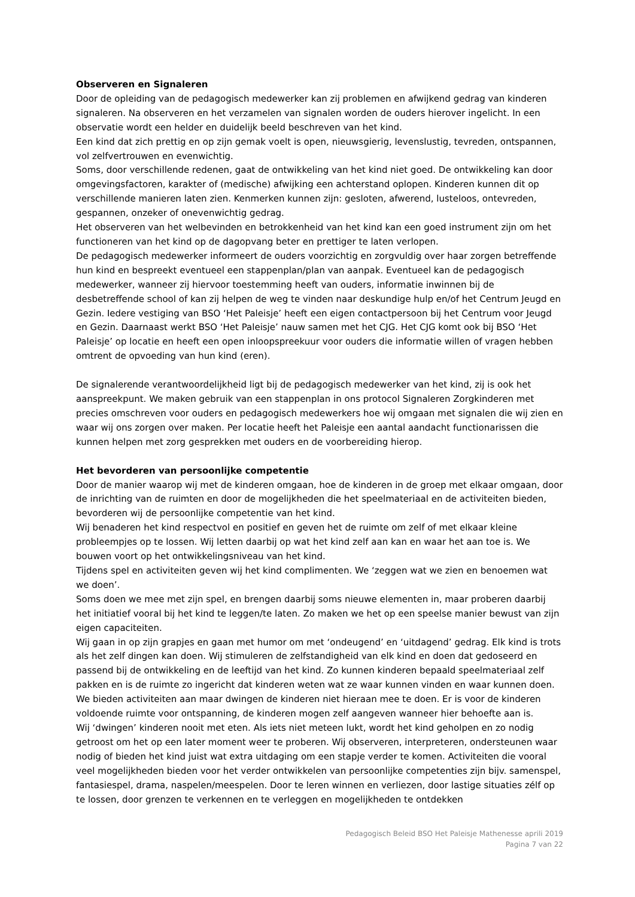Observeren en Signaleren
Door de opleiding van de pedagogisch medewerker kan zij problemen en afwijkend gedrag van kinderen signaleren. Na observeren en het verzamelen van signalen worden de ouders hierover ingelicht. In een observatie wordt een helder en duidelijk beeld beschreven van het kind.
Een kind dat zich prettig en op zijn gemak voelt is open, nieuwsgierig, levenslustig, tevreden, ontspannen, vol zelfvertrouwen en evenwichtig.
Soms, door verschillende redenen, gaat de ontwikkeling van het kind niet goed. De ontwikkeling kan door omgevingsfactoren, karakter of (medische) afwijking een achterstand oplopen. Kinderen kunnen dit op verschillende manieren laten zien. Kenmerken kunnen zijn: gesloten, afwerend, lusteloos, ontevreden, gespannen, onzeker of onevenwichtig gedrag.
Het observeren van het welbevinden en betrokkenheid van het kind kan een goed instrument zijn om het functioneren van het kind op de dagopvang beter en prettiger te laten verlopen.
De pedagogisch medewerker informeert de ouders voorzichtig en zorgvuldig over haar zorgen betreffende hun kind en bespreekt eventueel een stappenplan/plan van aanpak. Eventueel kan de pedagogisch medewerker, wanneer zij hiervoor toestemming heeft van ouders, informatie inwinnen bij de desbetreffende school of kan zij helpen de weg te vinden naar deskundige hulp en/of het Centrum Jeugd en Gezin. Iedere vestiging van BSO ‘Het Paleisje’ heeft een eigen contactpersoon bij het Centrum voor Jeugd en Gezin. Daarnaast werkt BSO ‘Het Paleisje’ nauw samen met het CJG. Het CJG komt ook bij BSO ‘Het Paleisje’ op locatie en heeft een open inloopspreekuur voor ouders die informatie willen of vragen hebben omtrent de opvoeding van hun kind (eren).
De signalerende verantwoordelijkheid ligt bij de pedagogisch medewerker van het kind, zij is ook het aanspreekpunt. We maken gebruik van een stappenplan in ons protocol Signaleren Zorgkinderen met precies omschreven voor ouders en pedagogisch medewerkers hoe wij omgaan met signalen die wij zien en waar wij ons zorgen over maken. Per locatie heeft het Paleisje een aantal aandacht functionarissen die kunnen helpen met zorg gesprekken met ouders en de voorbereiding hierop.
Het bevorderen van persoonlijke competentie
Door de manier waarop wij met de kinderen omgaan, hoe de kinderen in de groep met elkaar omgaan, door de inrichting van de ruimten en door de mogelijkheden die het speelmateriaal en de activiteiten bieden, bevorderen wij de persoonlijke competentie van het kind.
Wij benaderen het kind respectvol en positief en geven het de ruimte om zelf of met elkaar kleine probleempjes op te lossen. Wij letten daarbij op wat het kind zelf aan kan en waar het aan toe is. We bouwen voort op het ontwikkelingsniveau van het kind.
Tijdens spel en activiteiten geven wij het kind complimenten. We ‘zeggen wat we zien en benoemen wat we doen’.
Soms doen we mee met zijn spel, en brengen daarbij soms nieuwe elementen in, maar proberen daarbij het initiatief vooral bij het kind te leggen/te laten. Zo maken we het op een speelse manier bewust van zijn eigen capaciteiten.
Wij gaan in op zijn grapjes en gaan met humor om met ‘ondeugend’ en ‘uitdagend’ gedrag. Elk kind is trots als het zelf dingen kan doen. Wij stimuleren de zelfstandigheid van elk kind en doen dat gedoseerd en passend bij de ontwikkeling en de leeftijd van het kind. Zo kunnen kinderen bepaald speelmateriaal zelf pakken en is de ruimte zo ingericht dat kinderen weten wat ze waar kunnen vinden en waar kunnen doen. We bieden activiteiten aan maar dwingen de kinderen niet hieraan mee te doen. Er is voor de kinderen voldoende ruimte voor ontspanning, de kinderen mogen zelf aangeven wanneer hier behoefte aan is.
Wij ‘dwingen’ kinderen nooit met eten. Als iets niet meteen lukt, wordt het kind geholpen en zo nodig getroost om het op een later moment weer te proberen. Wij observeren, interpreteren, ondersteunen waar nodig of bieden het kind juist wat extra uitdaging om een stapje verder te komen. Activiteiten die vooral veel mogelijkheden bieden voor het verder ontwikkelen van persoonlijke competenties zijn bijv. samenspel, fantasiespel, drama, naspelen/meespelen. Door te leren winnen en verliezen, door lastige situaties zélf op te lossen, door grenzen te verkennen en te verleggen en mogelijkheden te ontdekken
Pedagogisch Beleid BSO Het Paleisje Mathenesse aprili 2019
Pagina 7 van 22